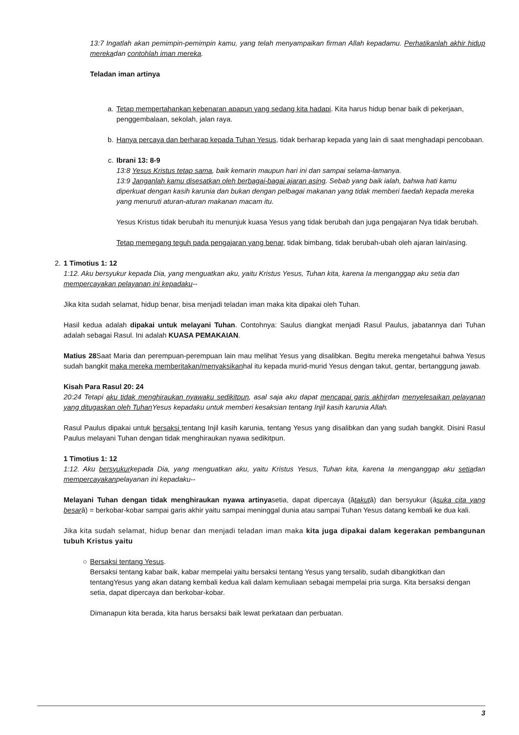13:7 Ingatlah akan pemimpin-pemimpin kamu, yang telah menyampaikan firman Allah kepadamu. Perhatikanlah akhir hidup merekadan contohlah iman mereka.
Teladan iman artinya
a. Tetap mempertahankan kebenaran apapun yang sedang kita hadapi. Kita harus hidup benar baik di pekerjaan, penggembalaan, sekolah, jalan raya.
b. Hanya percaya dan berharap kepada Tuhan Yesus, tidak berharap kepada yang lain di saat menghadapi pencobaan.
c. Ibrani 13: 8-9
13:8 Yesus Kristus tetap sama, baik kemarin maupun hari ini dan sampai selama-lamanya.
13:9 Janganlah kamu disesatkan oleh berbagai-bagai ajaran asing. Sebab yang baik ialah, bahwa hati kamu diperkuat dengan kasih karunia dan bukan dengan pelbagai makanan yang tidak memberi faedah kepada mereka yang menuruti aturan-aturan makanan macam itu.
Yesus Kristus tidak berubah itu menunjuk kuasa Yesus yang tidak berubah dan juga pengajaran Nya tidak berubah.
Tetap memegang teguh pada pengajaran yang benar, tidak bimbang, tidak berubah-ubah oleh ajaran lain/asing.
2. 1 Timotius 1: 12
1:12. Aku bersyukur kepada Dia, yang menguatkan aku, yaitu Kristus Yesus, Tuhan kita, karena Ia menganggap aku setia dan mempercayakan pelayanan ini kepadaku--
Jika kita sudah selamat, hidup benar, bisa menjadi teladan iman maka kita dipakai oleh Tuhan.
Hasil kedua adalah dipakai untuk melayani Tuhan. Contohnya: Saulus diangkat menjadi Rasul Paulus, jabatannya dari Tuhan adalah sebagai Rasul. Ini adalah KUASA PEMAKAIAN.
Matius 28 Saat Maria dan perempuan-perempuan lain mau melihat Yesus yang disalibkan. Begitu mereka mengetahui bahwa Yesus sudah bangkit maka mereka memberitakan/menyaksikanhal itu kepada murid-murid Yesus dengan takut, gentar, bertanggung jawab.
Kisah Para Rasul 20: 24
20:24 Tetapi aku tidak menghiraukan nyawaku sedikitpun, asal saja aku dapat mencapai garis akhirdan menyelesaikan pelayanan yang ditugaskan oleh Tuhan Yesus kepadaku untuk memberi kesaksian tentang Injil kasih karunia Allah.
Rasul Paulus dipakai untuk bersaksi tentang Injil kasih karunia, tentang Yesus yang disalibkan dan yang sudah bangkit. Disini Rasul Paulus melayani Tuhan dengan tidak menghiraukan nyawa sedikitpun.
1 Timotius 1: 12
1:12. Aku bersyukurkepada Dia, yang menguatkan aku, yaitu Kristus Yesus, Tuhan kita, karena Ia menganggap aku setiadan mempercayakanpelayanan ini kepadaku--
Melayani Tuhan dengan tidak menghiraukan nyawa artinyasetia, dapat dipercaya (âtakutâ) dan bersyukur (âsuka cita yang besarâ) = berkobar-kobar sampai garis akhir yaitu sampai meninggal dunia atau sampai Tuhan Yesus datang kembali ke dua kali.
Jika kita sudah selamat, hidup benar dan menjadi teladan iman maka kita juga dipakai dalam kegerakan pembangunan tubuh Kristus yaitu
○ Bersaksi tentang Yesus.
Bersaksi tentang kabar baik, kabar mempelai yaitu bersaksi tentang Yesus yang tersalib, sudah dibangkitkan dan tentangYesus yang akan datang kembali kedua kali dalam kemuliaan sebagai mempelai pria surga. Kita bersaksi dengan setia, dapat dipercaya dan berkobar-kobar.
Dimanapun kita berada, kita harus bersaksi baik lewat perkataan dan perbuatan.
3